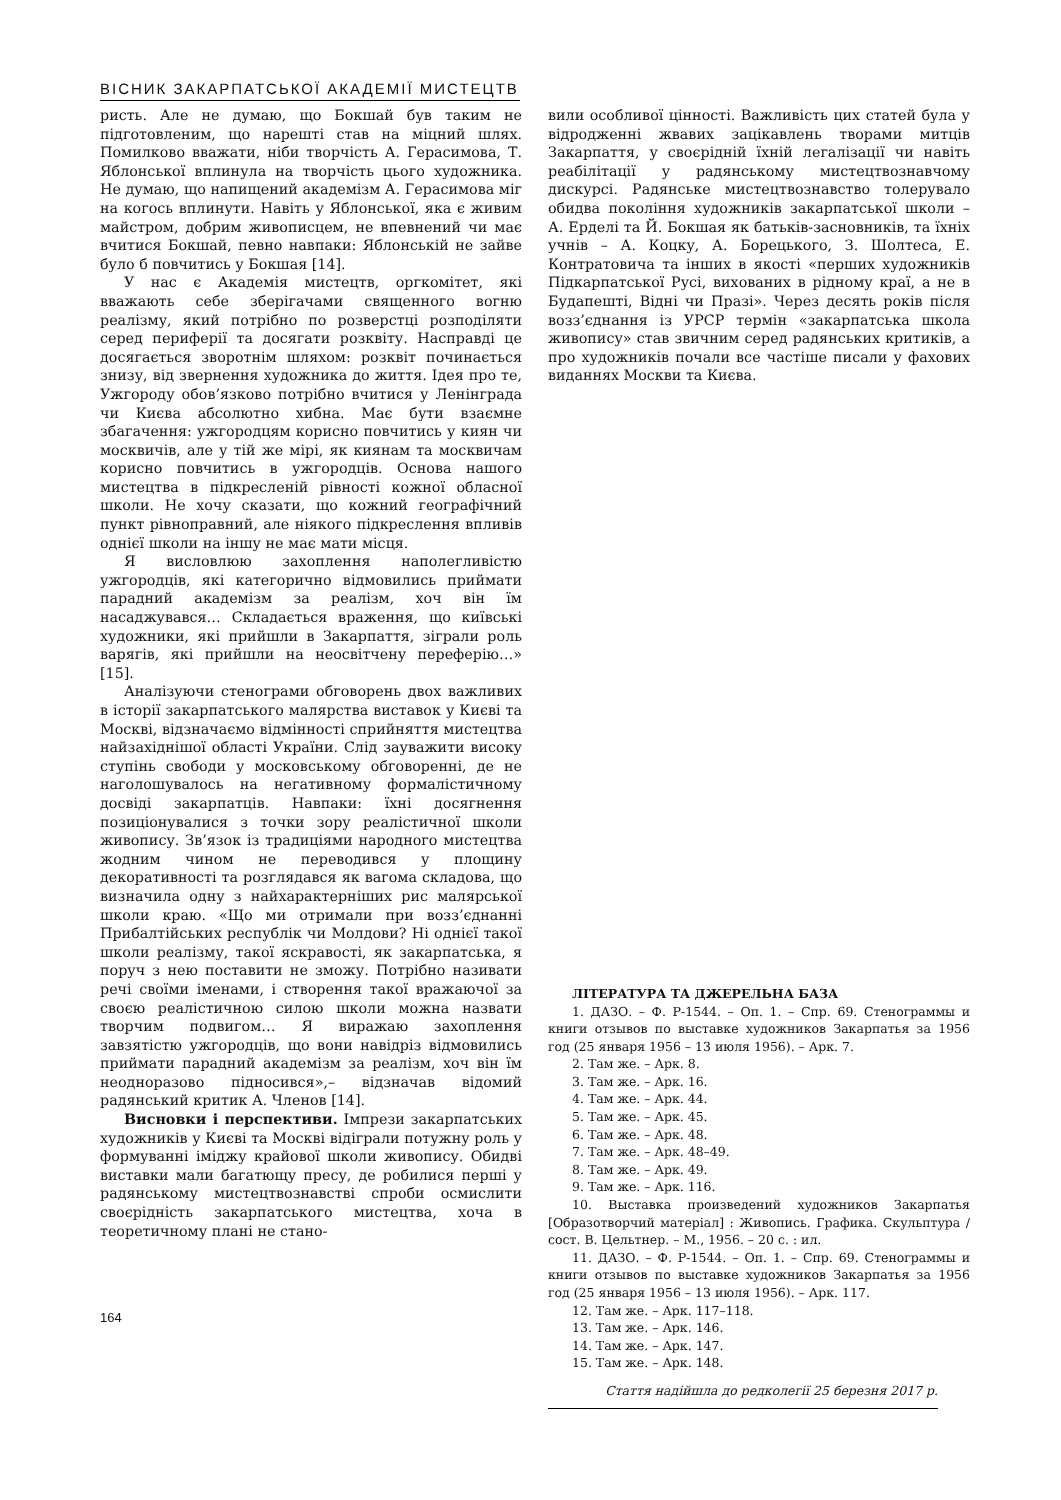ВІСНИК ЗАКАРПАТСЬКОЇ АКАДЕМІЇ МИСТЕЦТВ
ристь. Але не думаю, що Бокшай був таким не підготовленим, що нарешті став на міцний шлях. Помилково вважати, ніби творчість А. Герасимова, Т. Яблонської вплинула на творчість цього художника. Не думаю, що напищений академізм А. Герасимова міг на когось вплинути. Навіть у Яблонської, яка є живим майстром, добрим живописцем, не впевнений чи має вчитися Бокшай, певно навпаки: Яблонській не зайве було б повчитись у Бокшая [14].
У нас є Академія мистецтв, оргкомітет, які вважають себе зберігачами священного вогню реалізму, який потрібно по розверстці розподіляти серед периферії та досягати розквіту. Насправді це досягається зворотнім шляхом: розквіт починається знизу, від звернення художника до життя. Ідея про те, Ужгороду обов’язково потрібно вчитися у Ленінграда чи Києва абсолютно хибна. Має бути взаємне збагачення: ужгородцям корисно повчитись у киян чи москвичів, але у тій же мірі, як киянам та москвичам корисно повчитись в ужгородців. Основа нашого мистецтва в підкресленій рівності кожної обласної школи. Не хочу сказати, що кожний географічний пункт рівноправний, але ніякого підкреслення впливів однієї школи на іншу не має мати місця.
Я висловлюю захоплення наполегливістю ужгородців, які категорично відмовились приймати парадний академізм за реалізм, хоч він їм насаджувався… Складається враження, що київські художники, які прийшли в Закарпаття, зіграли роль варягів, які прийшли на неосвітчену переферію…» [15].
Аналізуючи стенограми обговорень двох важливих в історії закарпатського малярства виставок у Києві та Москві, відзначаємо відмінності сприйняття мистецтва найзахіднішої області України. Слід зауважити високу ступінь свободи у московському обговоренні, де не наголошувалось на негативному формалістичному досвіді закарпатців. Навпаки: їхні досягнення позиціонувалися з точки зору реалістичної школи живопису. Зв’язок із традиціями народного мистецтва жодним чином не переводився у площину декоративності та розглядався як вагома складова, що визначила одну з найхарактерніших рис малярської школи краю. «Що ми отримали при возз’єднанні Прибалтійських республік чи Молдови? Ні однієї такої школи реалізму, такої яскравості, як закарпатська, я поруч з нею поставити не зможу. Потрібно називати речі своїми іменами, і створення такої вражаючої за своєю реалістичною силою школи можна назвати творчим подвигом… Я виражаю захоплення завзятістю ужгородців, що вони навідріз відмовились приймати парадний академізм за реалізм, хоч він їм неодноразово підносився»,– відзначав відомий радянський критик А. Членов [14].
Висновки і перспективи. Імпрези закарпатських художників у Києві та Москві відіграли потужну роль у формуванні іміджу крайової школи живопису. Обидві виставки мали багатющу пресу, де робилися перші у радянському мистецтвознавстві спроби осмислити своєрідність закарпатського мистецтва, хоча в теоретичному плані не стано-
вили особливої цінності. Важливість цих статей була у відродженні жвавих зацікавлень творами митців Закарпаття, у своєрідній їхній легалізації чи навіть реабілітації у радянському мистецтвознавчому дискурсі. Радянське мистецтвознавство толерувало обидва покоління художників закарпатської школи – А. Ерделі та Й. Бокшая як батьків-засновників, та їхніх учнів – А. Коцку, А. Борецького, З. Шолтеса, Е. Контратовича та інших в якості «перших художників Підкарпатської Русі, вихованих в рідному краї, а не в Будапешті, Відні чи Празі». Через десять років після возз’єднання із УРСР термін «закарпатська школа живопису» став звичним серед радянських критиків, а про художників почали все частіше писали у фахових виданнях Москви та Києва.
ЛІТЕРАТУРА ТА ДЖЕРЕЛЬНА БАЗА
1. ДАЗО. – Ф. Р-1544. – Оп. 1. – Спр. 69. Стенограммы и книги отзывов по выставке художников Закарпатья за 1956 год (25 января 1956 – 13 июля 1956). – Арк. 7.
2. Там же. – Арк. 8.
3. Там же. – Арк. 16.
4. Там же. – Арк. 44.
5. Там же. – Арк. 45.
6. Там же. – Арк. 48.
7. Там же. – Арк. 48–49.
8. Там же. – Арк. 49.
9. Там же. – Арк. 116.
10. Выставка произведений художников Закарпатья [Образотворчий матеріал] : Живопись. Графика. Скульптура / сост. В. Цельтнер. – М., 1956. – 20 с. : ил.
11. ДАЗО. – Ф. Р-1544. – Оп. 1. – Спр. 69. Стенограммы и книги отзывов по выставке художников Закарпатья за 1956 год (25 января 1956 – 13 июля 1956). – Арк. 117.
12. Там же. – Арк. 117–118.
13. Там же. – Арк. 146.
14. Там же. – Арк. 147.
15. Там же. – Арк. 148.
Стаття надійшла до редколегії 25 березня 2017 р.
164